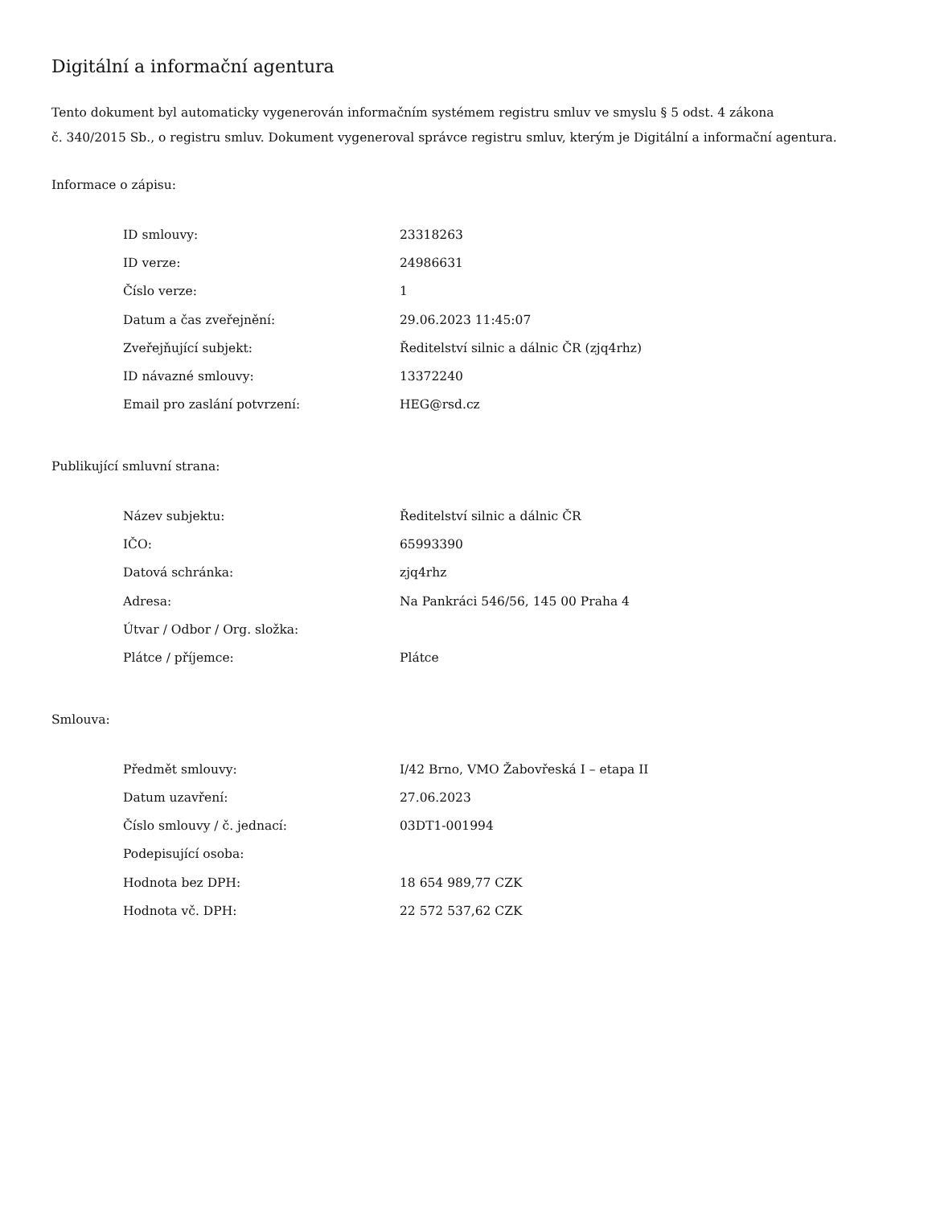Digitální a informační agentura
Tento dokument byl automaticky vygenerován informačním systémem registru smluv ve smyslu § 5 odst. 4 zákona
č. 340/2015 Sb., o registru smluv. Dokument vygeneroval správce registru smluv, kterým je Digitální a informační agentura.
Informace o zápisu:
| ID smlouvy: | 23318263 |
| ID verze: | 24986631 |
| Číslo verze: | 1 |
| Datum a čas zveřejnění: | 29.06.2023 11:45:07 |
| Zveřejňující subjekt: | Ředitelství silnic a dálnic ČR (zjq4rhz) |
| ID návazné smlouvy: | 13372240 |
| Email pro zaslání potvrzení: | HEG@rsd.cz |
Publikující smluvní strana:
| Název subjektu: | Ředitelství silnic a dálnic ČR |
| IČO: | 65993390 |
| Datová schránka: | zjq4rhz |
| Adresa: | Na Pankráci 546/56, 145 00 Praha 4 |
| Útvar / Odbor / Org. složka: | |
| Plátce / příjemce: | Plátce |
Smlouva:
| Předmět smlouvy: | I/42 Brno, VMO Žabovřeská I – etapa II |
| Datum uzavření: | 27.06.2023 |
| Číslo smlouvy / č. jednací: | 03DT1-001994 |
| Podepisující osoba: | |
| Hodnota bez DPH: | 18 654 989,77 CZK |
| Hodnota vč. DPH: | 22 572 537,62 CZK |